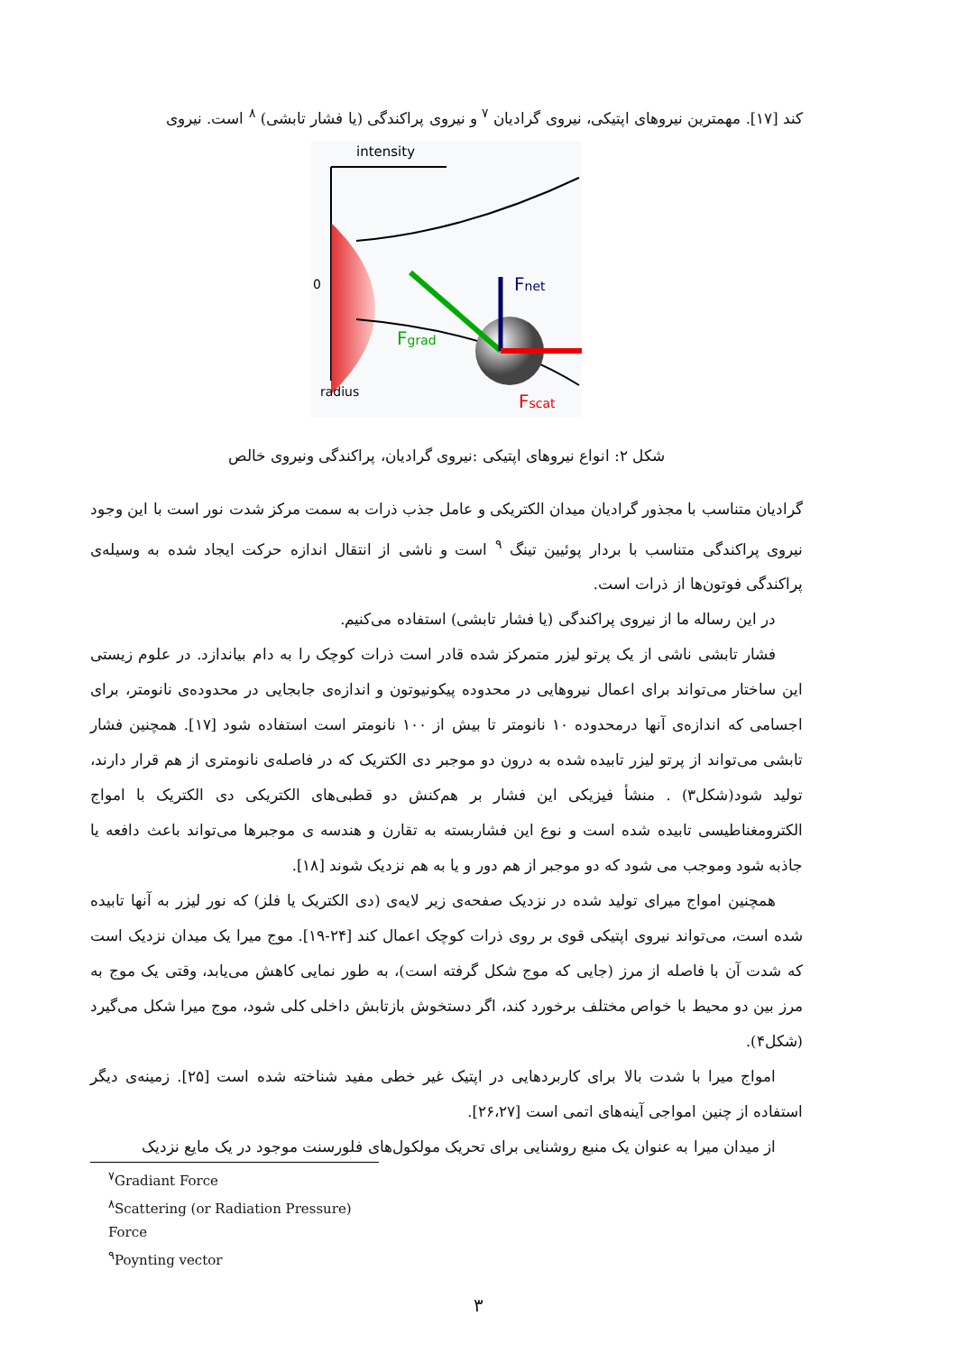کند [۱۷]. مهمترین نیروهای اپتیکی، نیروی گرادیان <sup>۷</sup> و نیروی پراکندگی (یا فشار تابشی) <sup>۸</sup> است. نیروی
intensity
0
Fnet
Fgrad
Fscat
radius
شکل ۲: انواع نیروهای اپتیکی :نیروی گرادیان، پراکندگی ونیروی خالص
گرادیان متناسب با مجذور گرادیان میدان الکتریکی و عامل جذب ذرات به سمت مرکز شدت نور است با این وجود نیروی پراکندگی متناسب با بردار پوئیین تینگ <sup>۹</sup> است و ناشی از انتقال اندازه حرکت ایجاد شده به وسیله‌ی پراکندگی فوتون‌ها از ذرات است.
در این رساله ما از نیروی پراکندگی (یا فشار تابشی) استفاده می‌کنیم.
فشار تابشی ناشی از یک پرتو لیزر متمرکز شده قادر است ذرات کوچک را به دام بیاندازد. در علوم زیستی این ساختار می‌تواند برای اعمال نیروهایی در محدوده پیکونیوتون و اندازه‌ی جابجایی در محدوده‌ی نانومتر، برای اجسامی که اندازه‌ی آنها درمحدوده ۱۰ نانومتر تا بیش از ۱۰۰ نانومتر است استفاده شود [۱۷]. همچنین فشار تابشی می‌تواند از پرتو لیزر تابیده شده به درون دو موجبر دی الکتریک که در فاصله‌ی نانومتری از هم قرار دارند، تولید شود(شکل۳) . منشأ فیزیکی این فشار بر هم‌کنش دو قطبی‌های الکتریکی دی الکتریک با امواج الکترومغناطیسی تابیده شده است و نوع این فشاربسته به تقارن و هندسه ی موجبرها می‌تواند باعث دافعه یا جاذبه شود وموجب می شود که دو موجبر از هم دور و یا به هم نزدیک شوند [۱۸].
همچنین امواج میرای تولید شده در نزدیک صفحه‌ی زیر لایه‌ی (دی الکتریک یا فلز) که نور لیزر به آنها تابیده شده است، می‌تواند نیروی اپتیکی قوی بر روی ذرات کوچک اعمال کند [۲۴-۱۹]. موج میرا یک میدان نزدیک است که شدت آن با فاصله از مرز (جایی که موج شکل گرفته است)، به طور نمایی کاهش می‌یابد، وقتی یک موج به مرز بین دو محیط با خواص مختلف برخورد کند، اگر دستخوش بازتابش داخلی کلی شود، موج میرا شکل می‌گیرد (شکل۴).
امواج میرا با شدت بالا برای کاربردهایی در اپتیک غیر خطی مفید شناخته شده است [۲۵]. زمینه‌ی دیگر استفاده از چنین امواجی آینه‌های اتمی است [۲۶،۲۷].
از میدان میرا به عنوان یک منبع روشنایی برای تحریک مولکول‌های فلورسنت موجود در یک مایع نزدیک
<sup>۷</sup> Gradiant Force
<sup>۸</sup> Scattering (or Radiation Pressure) Force
<sup>۹</sup> Poynting vector
۳